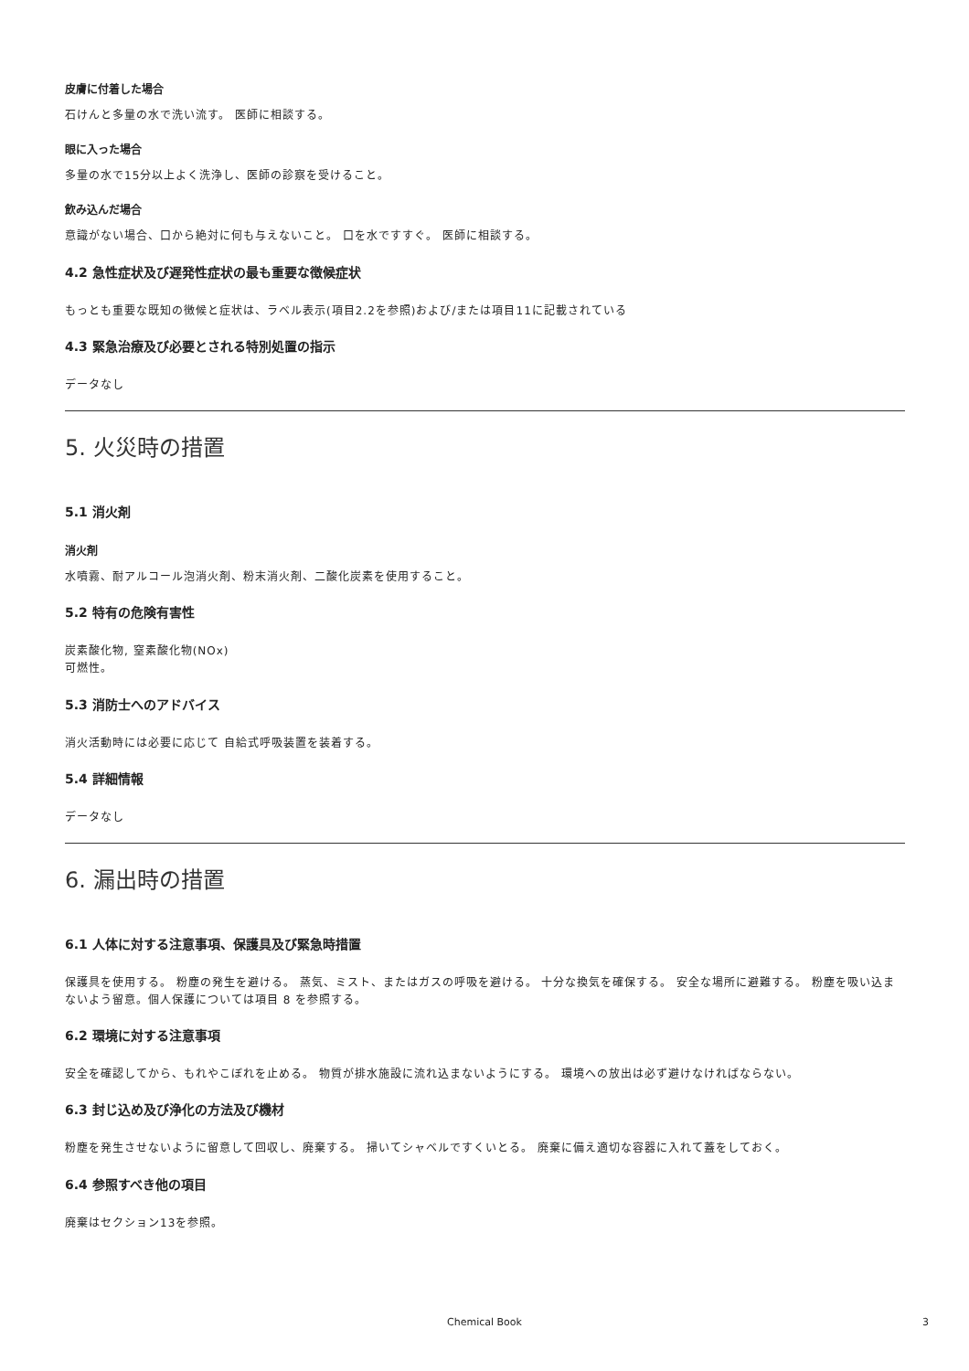皮膚に付着した場合
石けんと多量の水で洗い流す。 医師に相談する。
眼に入った場合
多量の水で15分以上よく洗浄し、医師の診察を受けること。
飲み込んだ場合
意識がない場合、口から絶対に何も与えないこと。 口を水ですすぐ。 医師に相談する。
4.2 急性症状及び遅発性症状の最も重要な徴候症状
もっとも重要な既知の徴候と症状は、ラベル表示(項目2.2を参照)および/または項目11に記載されている
4.3 緊急治療及び必要とされる特別処置の指示
データなし
5. 火災時の措置
5.1 消火剤
消火剤
水噴霧、耐アルコール泡消火剤、粉末消火剤、二酸化炭素を使用すること。
5.2 特有の危険有害性
炭素酸化物, 窒素酸化物(NOx)
可燃性。
5.3 消防士へのアドバイス
消火活動時には必要に応じて 自給式呼吸装置を装着する。
5.4 詳細情報
データなし
6. 漏出時の措置
6.1 人体に対する注意事項、保護具及び緊急時措置
保護具を使用する。 粉塵の発生を避ける。 蒸気、ミスト、またはガスの呼吸を避ける。 十分な換気を確保する。 安全な場所に避難する。 粉塵を吸い込まないよう留意。個人保護については項目 8 を参照する。
6.2 環境に対する注意事項
安全を確認してから、もれやこぼれを止める。 物質が排水施設に流れ込まないようにする。 環境への放出は必ず避けなければならない。
6.3 封じ込め及び浄化の方法及び機材
粉塵を発生させないように留意して回収し、廃棄する。 掃いてシャベルですくいとる。 廃棄に備え適切な容器に入れて蓋をしておく。
6.4 参照すべき他の項目
廃棄はセクション13を参照。
Chemical Book 3